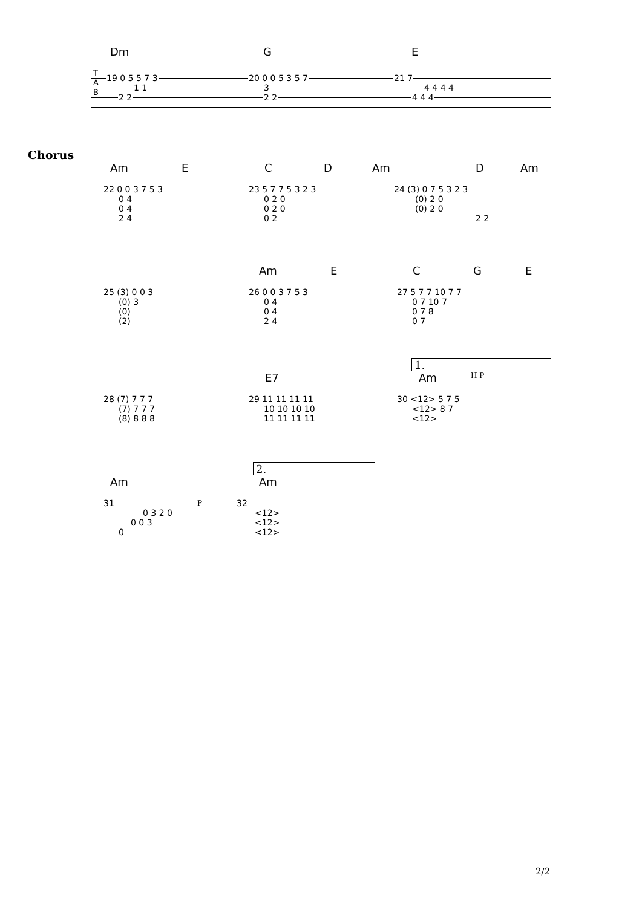Dm G E
T
A
B
19 0 5 5 7 3 20 0 0 5 3 5 7 21 7
1 1 3 4 4 4 4
2 2 2 2 4 4 4
Chorus
Am E C D Am D Am
22 0 0 3 7 5 3 23 5 7 7 5 3 2 3 24 (3) 0 7 5 3 2 3
0 4 0 2 0 (0) 2 0
0 4 0 2 0 (0) 2 0
2 4 0 2 2 2
Am E C G E
25 (3) 0 0 3 26 0 0 3 7 5 3 27 5 7 7 10 7 7
(0) 3 0 4 0 7 10 7
(0) 0 4 0 7 8
(2) 2 4 0 7
1.
E7 Am H P
28 (7) 7 7 7 29 11 11 11 11 30 <12> 5 7 5
(7) 7 7 7 10 10 10 10 <12> 8 7
(8) 8 8 8 11 11 11 11 <12>
2.
Am Am
31 P 32
0 3 2 0 <12>
0 0 3 <12>
0 <12>
2/2